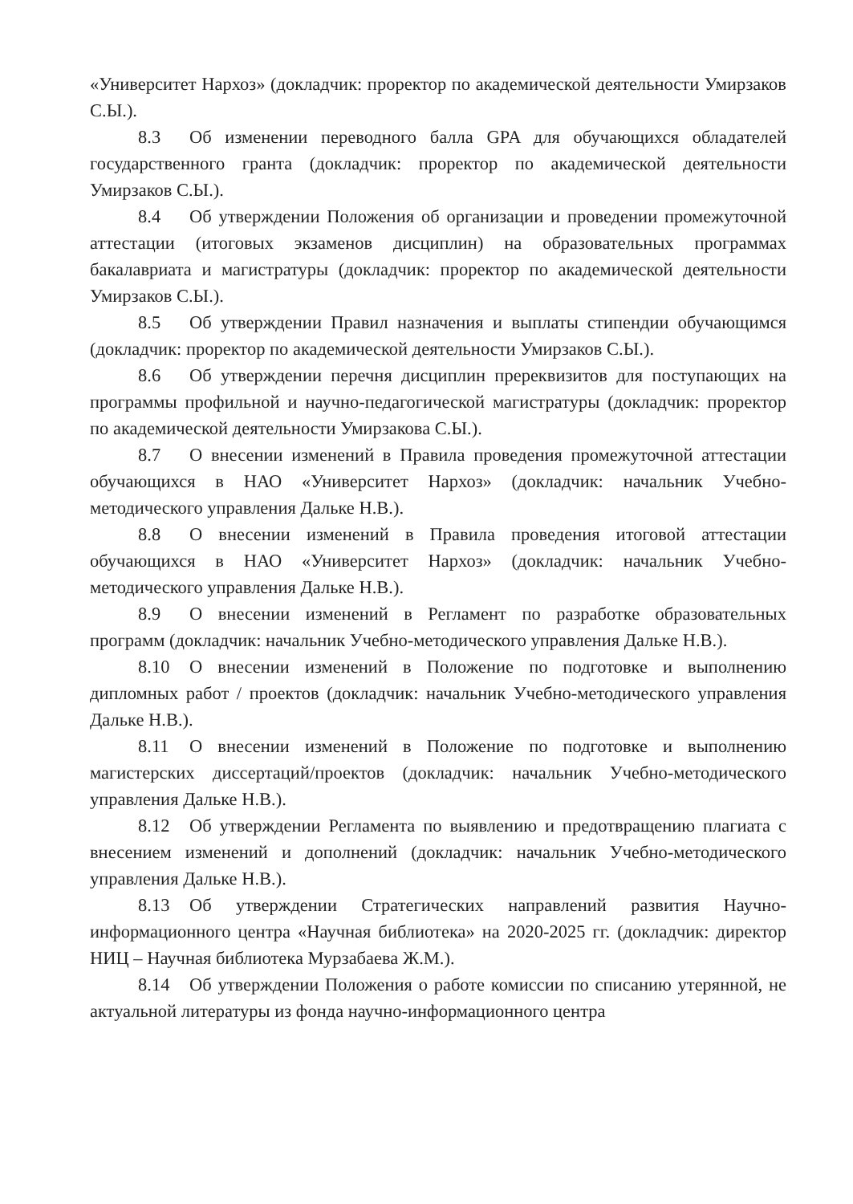«Университет Нархоз» (докладчик: проректор по академической деятельности Умирзаков С.Ы.).
8.3 Об изменении переводного балла GPA для обучающихся обладателей государственного гранта (докладчик: проректор по академической деятельности Умирзаков С.Ы.).
8.4 Об утверждении Положения об организации и проведении промежуточной аттестации (итоговых экзаменов дисциплин) на образовательных программах бакалавриата и магистратуры (докладчик: проректор по академической деятельности Умирзаков С.Ы.).
8.5 Об утверждении Правил назначения и выплаты стипендии обучающимся (докладчик: проректор по академической деятельности Умирзаков С.Ы.).
8.6 Об утверждении перечня дисциплин пререквизитов для поступающих на программы профильной и научно-педагогической магистратуры (докладчик: проректор по академической деятельности Умирзакова С.Ы.).
8.7 О внесении изменений в Правила проведения промежуточной аттестации обучающихся в НАО «Университет Нархоз» (докладчик: начальник Учебно-методического управления Дальке Н.В.).
8.8 О внесении изменений в Правила проведения итоговой аттестации обучающихся в НАО «Университет Нархоз» (докладчик: начальник Учебно-методического управления Дальке Н.В.).
8.9 О внесении изменений в Регламент по разработке образовательных программ (докладчик: начальник Учебно-методического управления Дальке Н.В.).
8.10 О внесении изменений в Положение по подготовке и выполнению дипломных работ / проектов (докладчик: начальник Учебно-методического управления Дальке Н.В.).
8.11 О внесении изменений в Положение по подготовке и выполнению магистерских диссертаций/проектов (докладчик: начальник Учебно-методического управления Дальке Н.В.).
8.12 Об утверждении Регламента по выявлению и предотвращению плагиата с внесением изменений и дополнений (докладчик: начальник Учебно-методического управления Дальке Н.В.).
8.13 Об утверждении Стратегических направлений развития Научно-информационного центра «Научная библиотека» на 2020-2025 гг. (докладчик: директор НИЦ – Научная библиотека Мурзабаева Ж.М.).
8.14 Об утверждении Положения о работе комиссии по списанию утерянной, не актуальной литературы из фонда научно-информационного центра